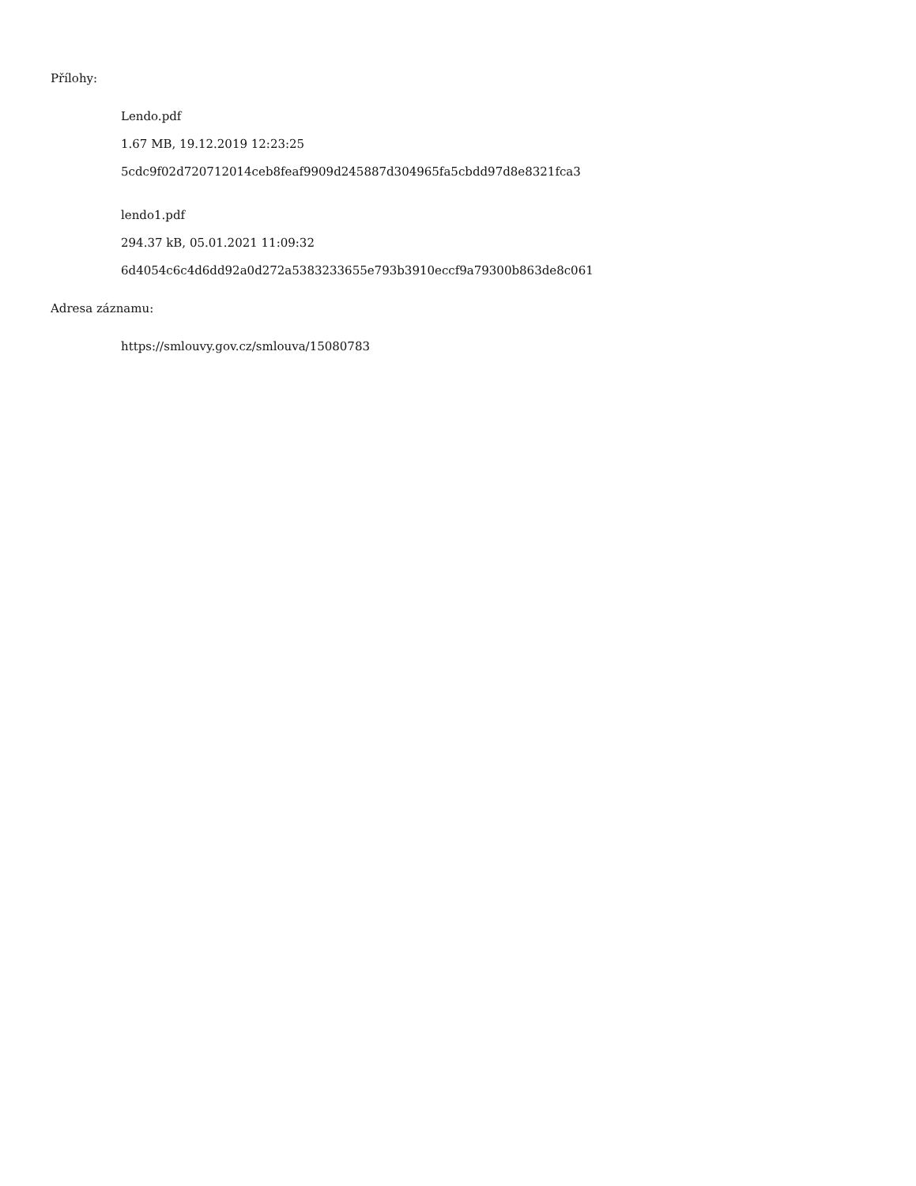Přílohy:
Lendo.pdf
1.67 MB, 19.12.2019 12:23:25
5cdc9f02d720712014ceb8feaf9909d245887d304965fa5cbdd97d8e8321fca3
lendo1.pdf
294.37 kB, 05.01.2021 11:09:32
6d4054c6c4d6dd92a0d272a5383233655e793b3910eccf9a79300b863de8c061
Adresa záznamu:
https://smlouvy.gov.cz/smlouva/15080783